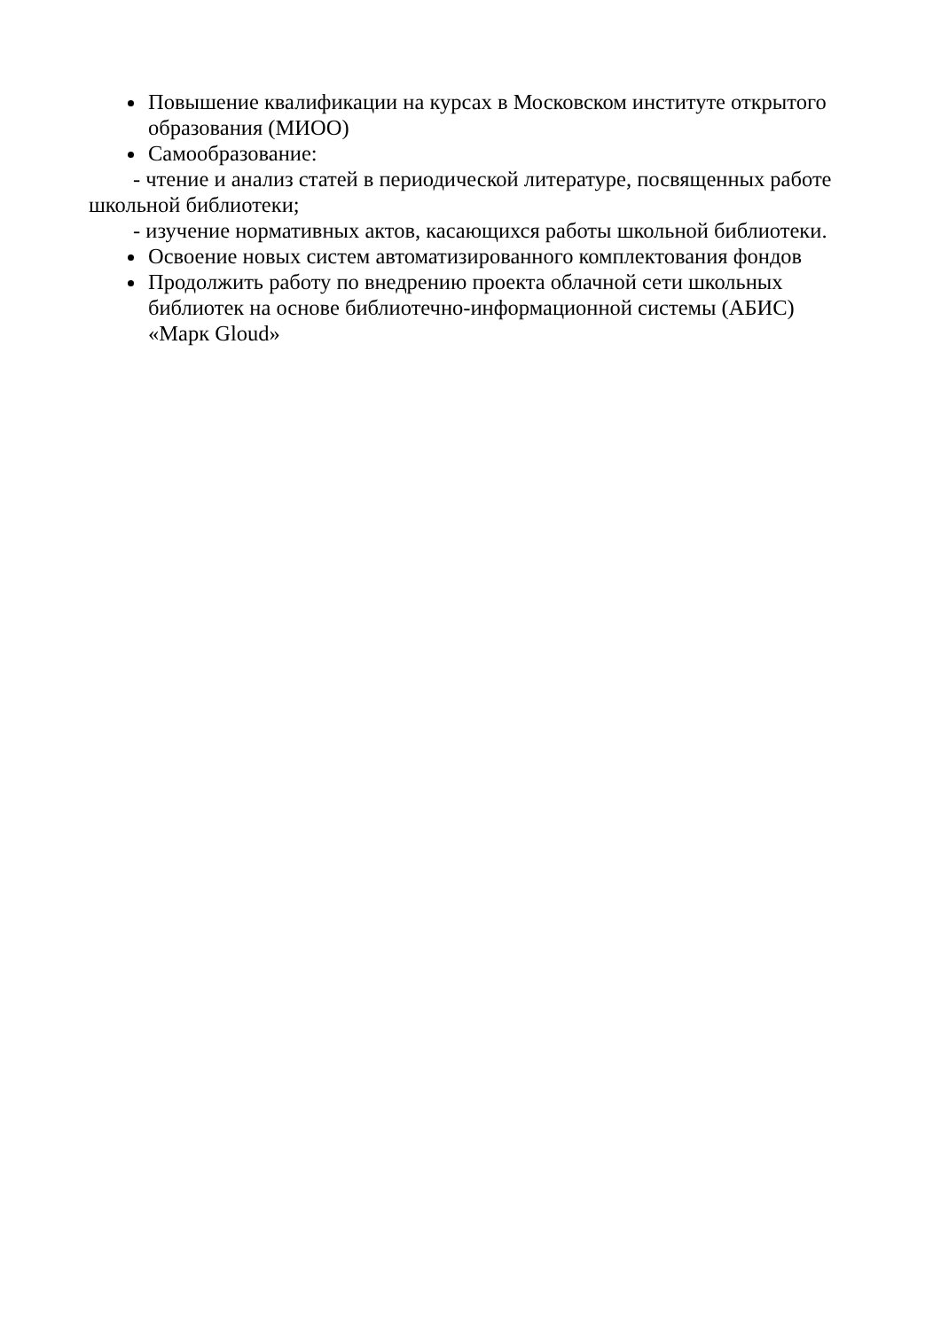Повышение квалификации на курсах в Московском институте открытого образования (МИОО)
Самообразование:
- чтение и анализ статей в периодической литературе, посвященных работе школьной библиотеки;
- изучение нормативных актов, касающихся работы школьной библиотеки.
Освоение новых систем автоматизированного комплектования фондов
Продолжить работу по внедрению проекта облачной сети школьных библиотек на основе библиотечно-информационной системы (АБИС) «Марк Gloud»